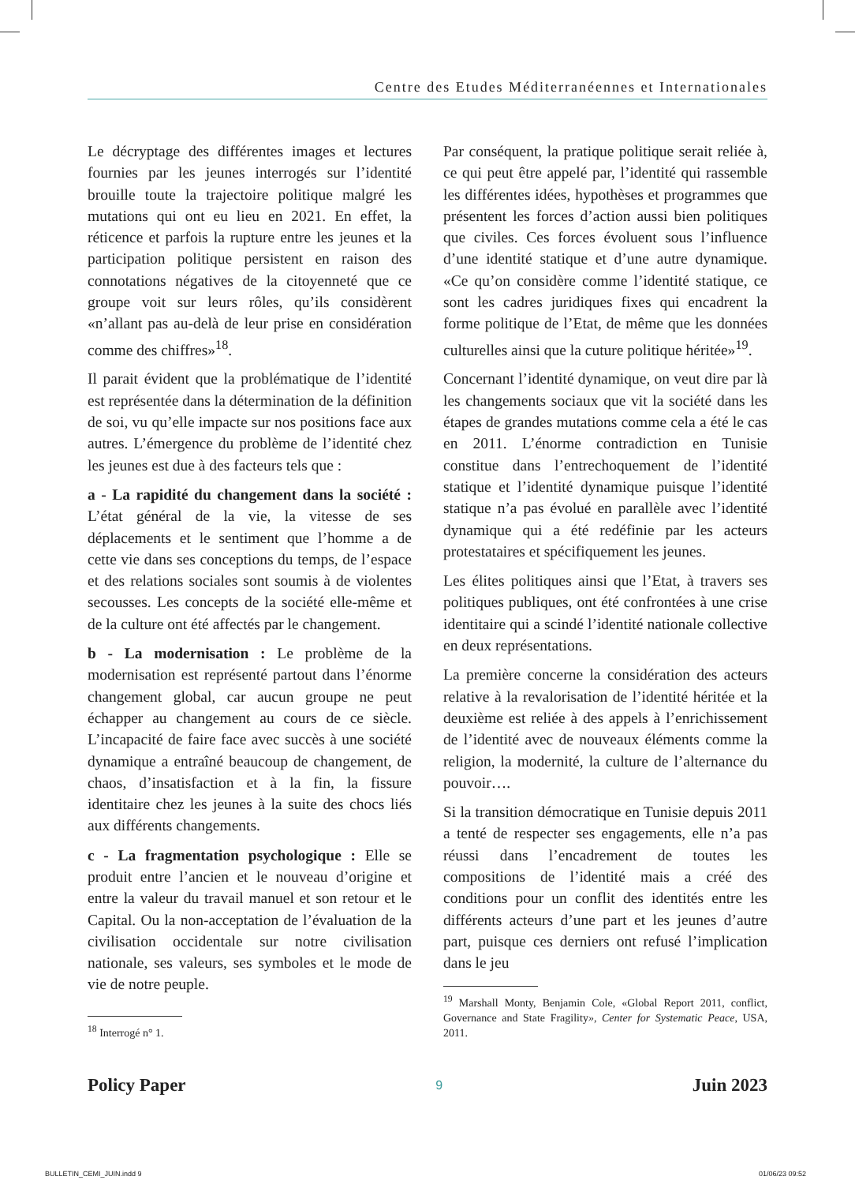Centre des Etudes Méditerranéennes et Internationales
Le décryptage des différentes images et lectures fournies par les jeunes interrogés sur l’identité brouille toute la trajectoire politique malgré les mutations qui ont eu lieu en 2021. En effet, la réticence et parfois la rupture entre les jeunes et la participation politique persistent en raison des connotations négatives de la citoyenneté que ce groupe voit sur leurs rôles, qu’ils considèrent «n’allant pas au-delà de leur prise en considération comme des chiffres»<sup>18</sup>.
Il parait évident que la problématique de l’identité est représentée dans la détermination de la définition de soi, vu qu’elle impacte sur nos positions face aux autres. L’émergence du problème de l’identité chez les jeunes est due à des facteurs tels que :
a - La rapidité du changement dans la société : L’état général de la vie, la vitesse de ses déplacements et le sentiment que l’homme a de cette vie dans ses conceptions du temps, de l’espace et des relations sociales sont soumis à de violentes secousses. Les concepts de la société elle-même et de la culture ont été affectés par le changement.
b - La modernisation : Le problème de la modernisation est représenté partout dans l’énorme changement global, car aucun groupe ne peut échapper au changement au cours de ce siècle. L’incapacité de faire face avec succès à une société dynamique a entraîné beaucoup de changement, de chaos, d’insatisfaction et à la fin, la fissure identitaire chez les jeunes à la suite des chocs liés aux différents changements.
c - La fragmentation psychologique : Elle se produit entre l’ancien et le nouveau d’origine et entre la valeur du travail manuel et son retour et le Capital. Ou la non-acceptation de l’évaluation de la civilisation occidentale sur notre civilisation nationale, ses valeurs, ses symboles et le mode de vie de notre peuple.
<sup>18</sup> Interrogé n° 1.
Par conséquent, la pratique politique serait reliée à, ce qui peut être appelé par, l’identité qui rassemble les différentes idées, hypothèses et programmes que présentent les forces d’action aussi bien politiques que civiles. Ces forces évoluent sous l’influence d’une identité statique et d’une autre dynamique. «Ce qu’on considère comme l’identité statique, ce sont les cadres juridiques fixes qui encadrent la forme politique de l’Etat, de même que les données culturelles ainsi que la cuture politique héritée»<sup>19</sup>.
Concernant l’identité dynamique, on veut dire par là les changements sociaux que vit la société dans les étapes de grandes mutations comme cela a été le cas en 2011. L’énorme contradiction en Tunisie constitue dans l’entrechoquement de l’identité statique et l’identité dynamique puisque l’identité statique n’a pas évolué en parallèle avec l’identité dynamique qui a été redéfinie par les acteurs protestataires et spécifiquement les jeunes.
Les élites politiques ainsi que l’Etat, à travers ses politiques publiques, ont été confrontées à une crise identitaire qui a scindé l’identité nationale collective en deux représentations.
La première concerne la considération des acteurs relative à la revalorisation de l’identité héritée et la deuxième est reliée à des appels à l’enrichissement de l’identité avec de nouveaux éléments comme la religion, la modernité, la culture de l’alternance du pouvoir….
Si la transition démocratique en Tunisie depuis 2011 a tenté de respecter ses engagements, elle n’a pas réussi dans l’encadrement de toutes les compositions de l’identité mais a créé des conditions pour un conflit des identités entre les différents acteurs d’une part et les jeunes d’autre part, puisque ces derniers ont refusé l’implication dans le jeu
<sup>19</sup> Marshall Monty, Benjamin Cole, «Global Report 2011, conflict, Governance and State Fragility», Center for Systematic Peace, USA, 2011.
Policy Paper 9 Juin 2023
BULLETIN_CEMI_JUIN.indd 9 01/06/23 09:52